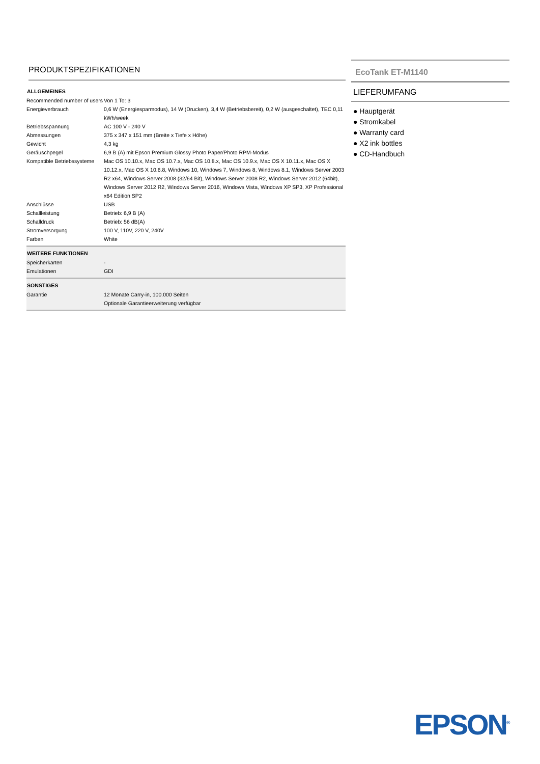PRODUKTSPEZIFIKATIONEN
| ALLGEMEINES | |
| --- | --- |
| Recommended number of users | Von 1 To: 3 |
| Energieverbrauch | 0,6 W (Energiesparmodus), 14 W (Drucken), 3,4 W (Betriebsbereit), 0,2 W (ausgeschaltet), TEC 0,11 kWh/week |
| Betriebsspannung | AC 100 V - 240 V |
| Abmessungen | 375 x 347 x 151 mm (Breite x Tiefe x Höhe) |
| Gewicht | 4,3 kg |
| Geräuschpegel | 6,9 B (A) mit Epson Premium Glossy Photo Paper/Photo RPM-Modus |
| Kompatible Betriebssysteme | Mac OS 10.10.x, Mac OS 10.7.x, Mac OS 10.8.x, Mac OS 10.9.x, Mac OS X 10.11.x, Mac OS X 10.12.x, Mac OS X 10.6.8, Windows 10, Windows 7, Windows 8, Windows 8.1, Windows Server 2003 R2 x64, Windows Server 2008 (32/64 Bit), Windows Server 2008 R2, Windows Server 2012 (64bit), Windows Server 2012 R2, Windows Server 2016, Windows Vista, Windows XP SP3, XP Professional x64 Edition SP2 |
| Anschlüsse | USB |
| Schallleistung | Betrieb: 6,9 B (A) |
| Schalldruck | Betrieb: 56 dB(A) |
| Stromversorgung | 100 V, 110V, 220 V, 240V |
| Farben | White |
| WEITERE FUNKTIONEN | |
| Speicherkarten | - |
| Emulationen | GDI |
| SONSTIGES | |
| Garantie | 12 Monate Carry-in, 100.000 Seiten Optionale Garantieerweiterung verfügbar |
EcoTank ET-M1140
LIEFERUMFANG
● Hauptgerät
● Stromkabel
● Warranty card
● X2 ink bottles
● CD-Handbuch
EPSON<sup>®</sup>